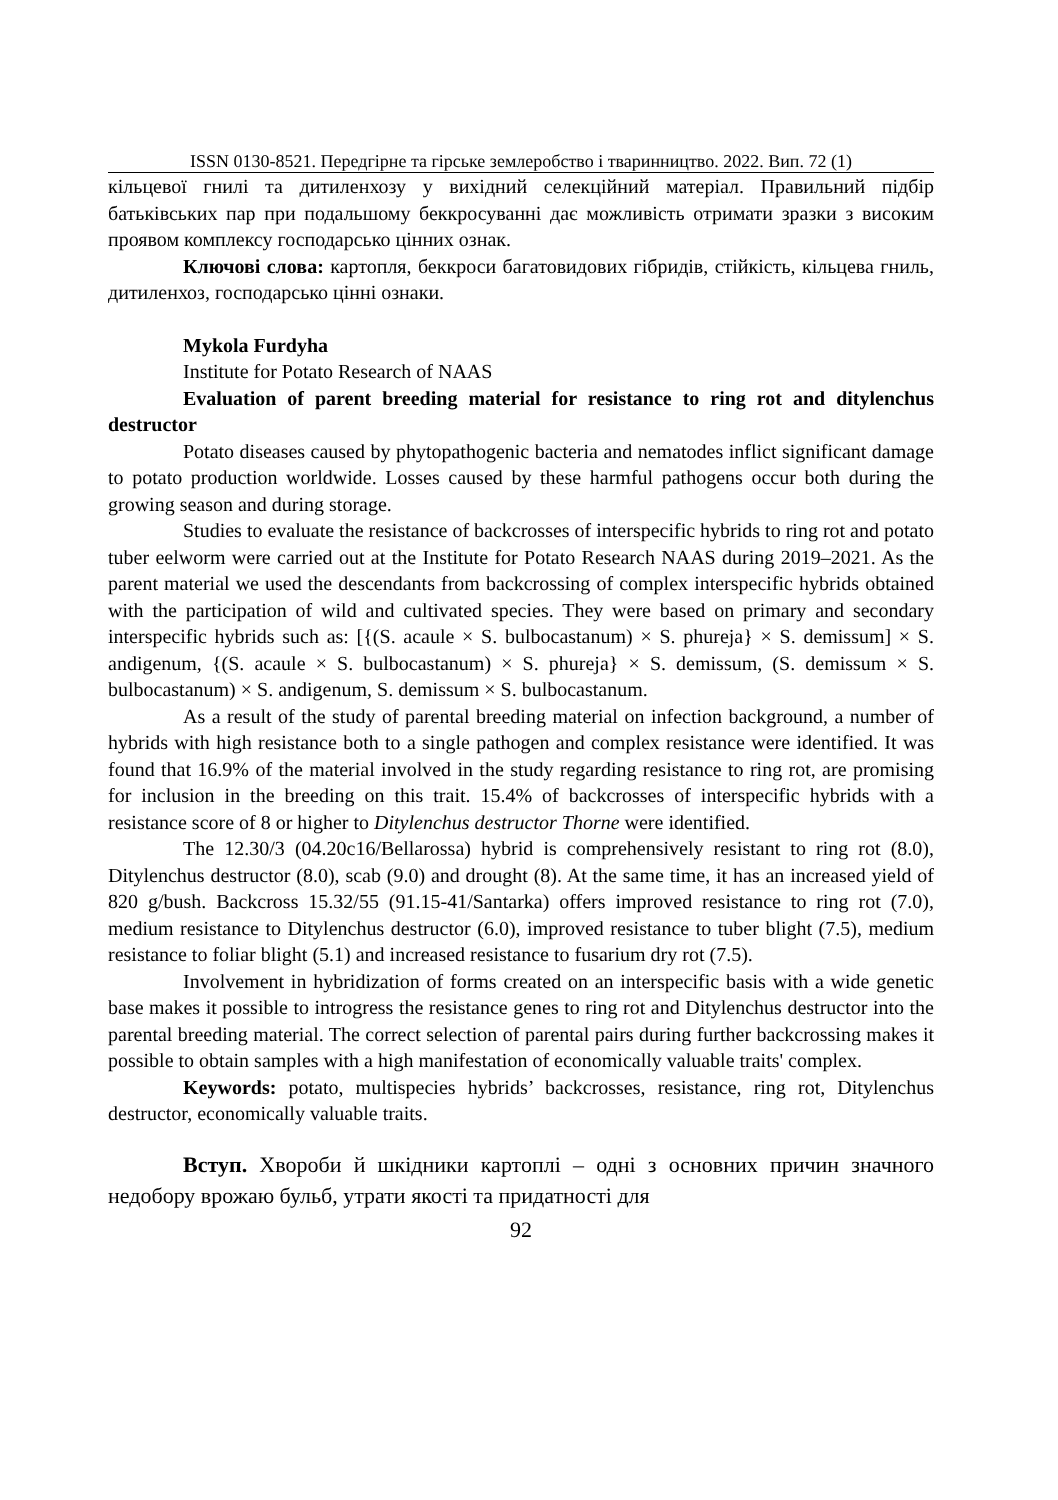ISSN 0130-8521. Передгірне та гірське землеробство і тваринництво. 2022. Вип. 72 (1)
кільцевої гнилі та дитиленхозу у вихідний селекційний матеріал. Правильний підбір батьківських пар при подальшому беккросуванні дає можливість отримати зразки з високим проявом комплексу господарсько цінних ознак.
Ключові слова: картопля, беккроси багатовидових гібридів, стійкість, кільцева гниль, дитиленхоз, господарсько цінні ознаки.
Mykola Furdyha
Institute for Potato Research of NAAS
Evaluation of parent breeding material for resistance to ring rot and ditylenchus destructor
Potato diseases caused by phytopathogenic bacteria and nematodes inflict significant damage to potato production worldwide. Losses caused by these harmful pathogens occur both during the growing season and during storage.
Studies to evaluate the resistance of backcrosses of interspecific hybrids to ring rot and potato tuber eelworm were carried out at the Institute for Potato Research NAAS during 2019–2021. As the parent material we used the descendants from backcrossing of complex interspecific hybrids obtained with the participation of wild and cultivated species. They were based on primary and secondary interspecific hybrids such as: [{(S. acaule × S. bulbocastanum) × S. phureja} × S. demissum] × S. andigenum, {(S. acaule × S. bulbocastanum) × S. phureja} × S. demissum, (S. demissum × S. bulbocastanum) × S. andigenum, S. demissum × S. bulbocastanum.
As a result of the study of parental breeding material on infection background, a number of hybrids with high resistance both to a single pathogen and complex resistance were identified. It was found that 16.9% of the material involved in the study regarding resistance to ring rot, are promising for inclusion in the breeding on this trait. 15.4% of backcrosses of interspecific hybrids with a resistance score of 8 or higher to Ditylenchus destructor Thorne were identified.
The 12.30/3 (04.20c16/Bellarossa) hybrid is comprehensively resistant to ring rot (8.0), Ditylenchus destructor (8.0), scab (9.0) and drought (8). At the same time, it has an increased yield of 820 g/bush. Backcross 15.32/55 (91.15-41/Santarka) offers improved resistance to ring rot (7.0), medium resistance to Ditylenchus destructor (6.0), improved resistance to tuber blight (7.5), medium resistance to foliar blight (5.1) and increased resistance to fusarium dry rot (7.5).
Involvement in hybridization of forms created on an interspecific basis with a wide genetic base makes it possible to introgress the resistance genes to ring rot and Ditylenchus destructor into the parental breeding material. The correct selection of parental pairs during further backcrossing makes it possible to obtain samples with a high manifestation of economically valuable traits' complex.
Keywords: potato, multispecies hybrids’ backcrosses, resistance, ring rot, Ditylenchus destructor, economically valuable traits.
Вступ. Хвороби й шкідники картоплі – одні з основних причин значного недобору врожаю бульб, утрати якості та придатності для
92